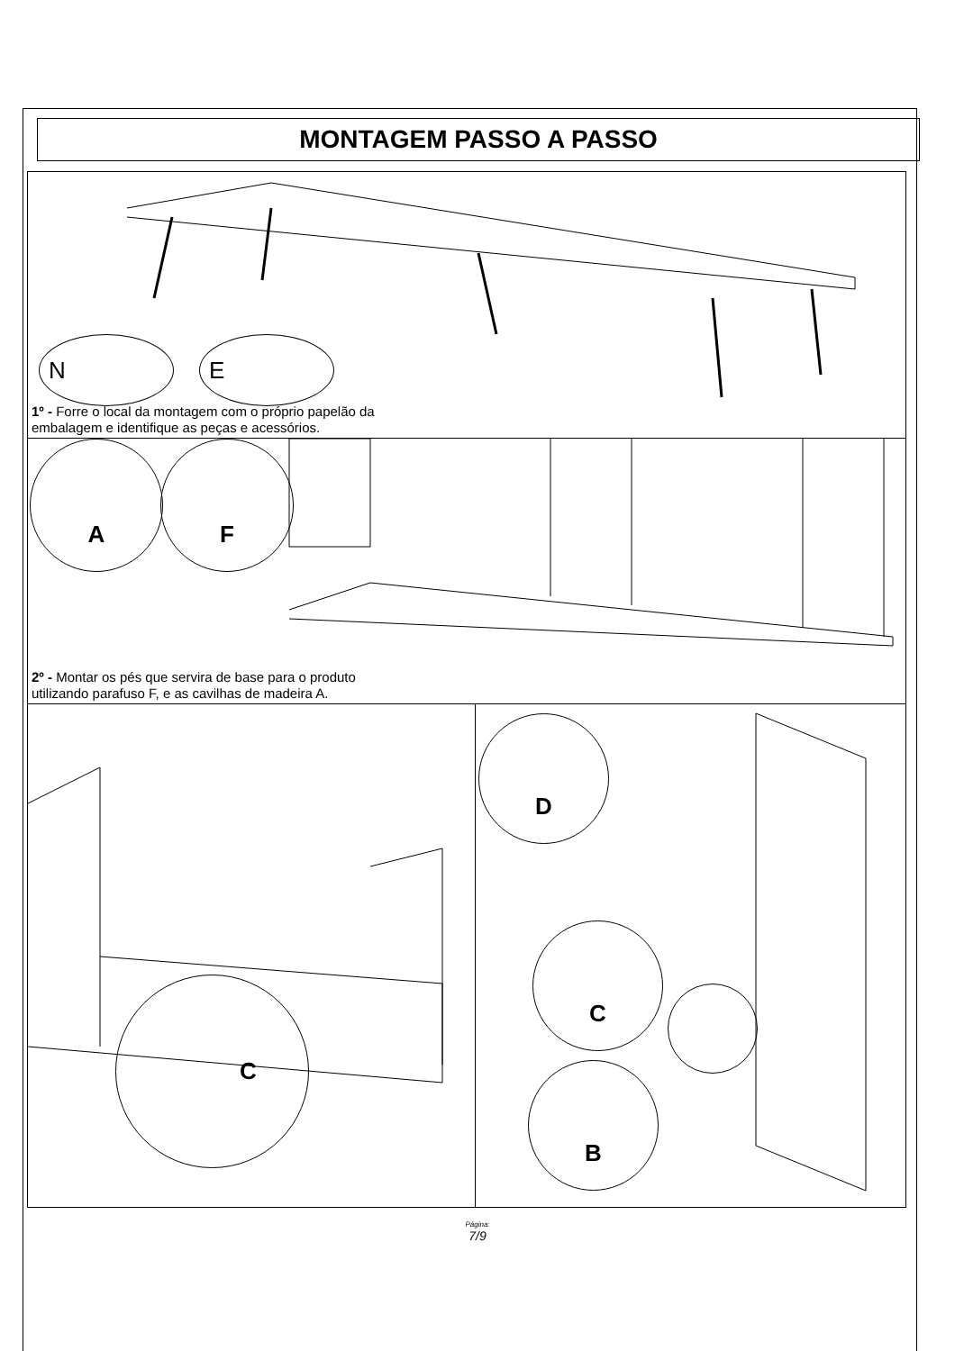MONTAGEM PASSO A PASSO
N E
1º - Forre o local da montagem com o próprio papelão da
embalagem e identifique as peças e acessórios.
A F
2º - Montar os pés que servira de base para o produto
utilizando parafuso F, e as cavilhas de madeira A.
C
D
C
B
Página:
7/9